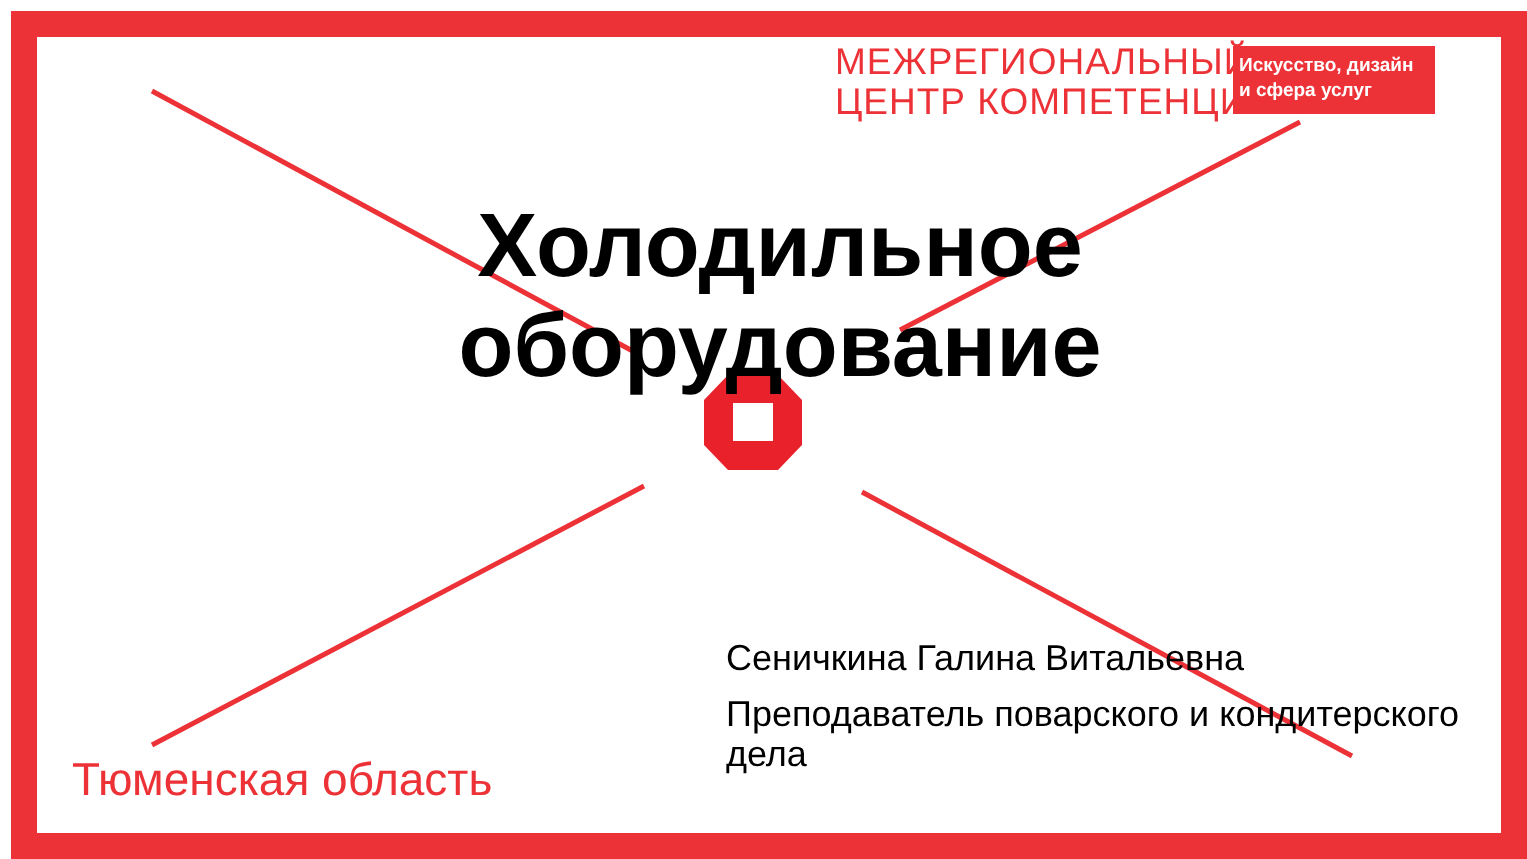МЕЖРЕГИОНАЛЬНЫЙ
ЦЕНТР КОМПЕТЕНЦИЙ
Искусство, дизайн
и сфера услуг
Холодильное оборудование
Сеничкина Галина Витальевна
Преподаватель поварского и кондитерского дела
Тюменская область